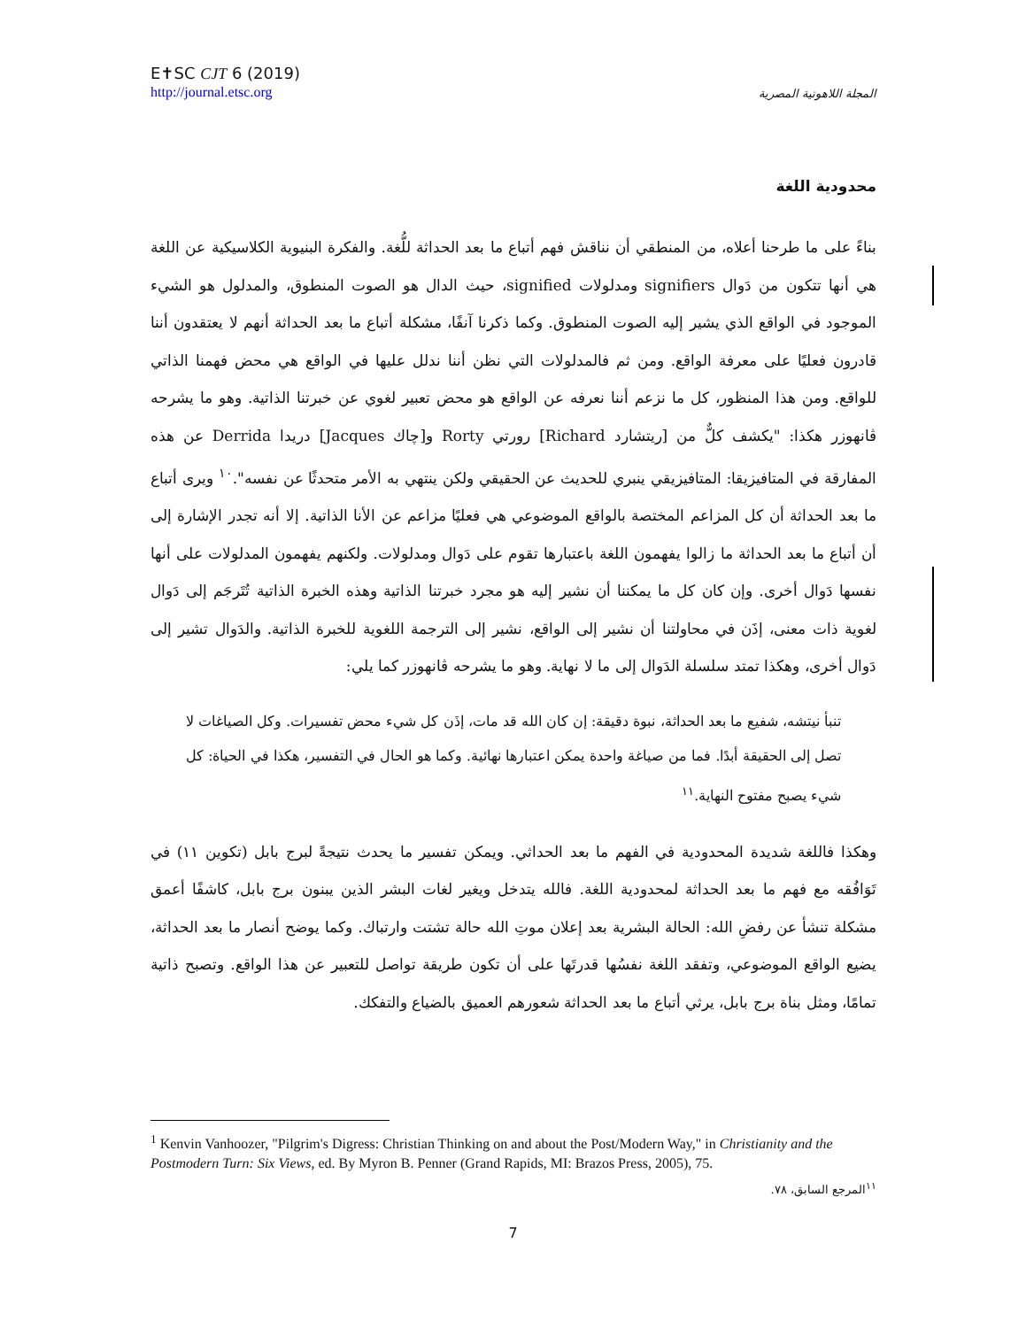E✝SC CJT 6 (2019)
http://journal.etsc.org
المجلة اللاهوتية المصرية
محدودية اللغة
بناءً على ما طرحنا أعلاه، من المنطقي أن نناقش فهم أتباع ما بعد الحداثة للُّغة. والفكرة البنيوية الكلاسيكية عن اللغة هي أنها تتكون من دَوال signifiers ومدلولات signified، حيث الدال هو الصوت المنطوق، والمدلول هو الشيء الموجود في الواقع الذي يشير إليه الصوت المنطوق. وكما ذكرنا آنفًا، مشكلة أتباع ما بعد الحداثة أنهم لا يعتقدون أننا قادرون فعليًا على معرفة الواقع. ومن ثم فالمدلولات التي نظن أننا ندلل عليها في الواقع هي محض فهمنا الذاتي للواقع. ومن هذا المنظور، كل ما نزعم أننا نعرفه عن الواقع هو محض تعبير لغوي عن خبرتنا الذاتية. وهو ما يشرحه ڤانهوزر هكذا: "يكشف كلٌّ من [ريتشارد Richard] رورتي Rorty و[چاك Jacques] دريدا Derrida عن هذه المفارقة في المتافيزيقا: المتافيزيقي ينبري للحديث عن الحقيقي ولكن ينتهي به الأمر متحدثًا عن نفسه".<sup>١٠</sup> ويرى أتباع ما بعد الحداثة أن كل المزاعم المختصة بالواقع الموضوعي هي فعليًا مزاعم عن الأنا الذاتية. إلا أنه تجدر الإشارة إلى أن أتباع ما بعد الحداثة ما زالوا يفهمون اللغة باعتبارها تقوم على دَوال ومدلولات. ولكنهم يفهمون المدلولات على أنها نفسها دَوال أخرى. وإن كان كل ما يمكننا أن نشير إليه هو مجرد خبرتنا الذاتية وهذه الخبرة الذاتية تُتَرجَم إلى دَوال لغوية ذات معنى، إذَن في محاولتنا أن نشير إلى الواقع، نشير إلى الترجمة اللغوية للخبرة الذاتية. والدَوال تشير إلى دَوال أخرى، وهكذا تمتد سلسلة الدَوال إلى ما لا نهاية. وهو ما يشرحه ڤانهوزر كما يلي:
تنبأ نيتشه، شفيع ما بعد الحداثة، نبوة دقيقة: إن كان الله قد مات، إذَن كل شيء محض تفسيرات. وكل الصياغات لا تصل إلى الحقيقة أبدًا. فما من صياغة واحدة يمكن اعتبارها نهائية. وكما هو الحال في التفسير، هكذا في الحياة: كل شيء يصبح مفتوح النهاية.<sup>١١</sup>
وهكذا فاللغة شديدة المحدودية في الفهم ما بعد الحداثي. ويمكن تفسير ما يحدث نتيجةً لبرج بابل (تكوين ١١) في تَوَافُقه مع فهم ما بعد الحداثة لمحدودية اللغة. فالله يتدخل ويغير لغات البشر الذين يبنون برج بابل، كاشفًا أعمق مشكلة تنشأ عن رفضِ الله: الحالة البشرية بعد إعلان موتِ الله حالة تشتت وارتباك. وكما يوضح أنصار ما بعد الحداثة، يضيع الواقع الموضوعي، وتفقد اللغة نفسُها قدرتَها على أن تكون طريقة تواصل للتعبير عن هذا الواقع. وتصبح ذاتية تمامًا، ومثل بناة برج بابل، يرثي أتباع ما بعد الحداثة شعورهم العميق بالضياع والتفكك.
<sup>1</sup> Kenvin Vanhoozer, "Pilgrim's Digress: Christian Thinking on and about the Post/Modern Way," in Christianity and the Postmodern Turn: Six Views, ed. By Myron B. Penner (Grand Rapids, MI: Brazos Press, 2005), 75.
<sup>١١</sup> المرجع السابق، ٧٨.
7